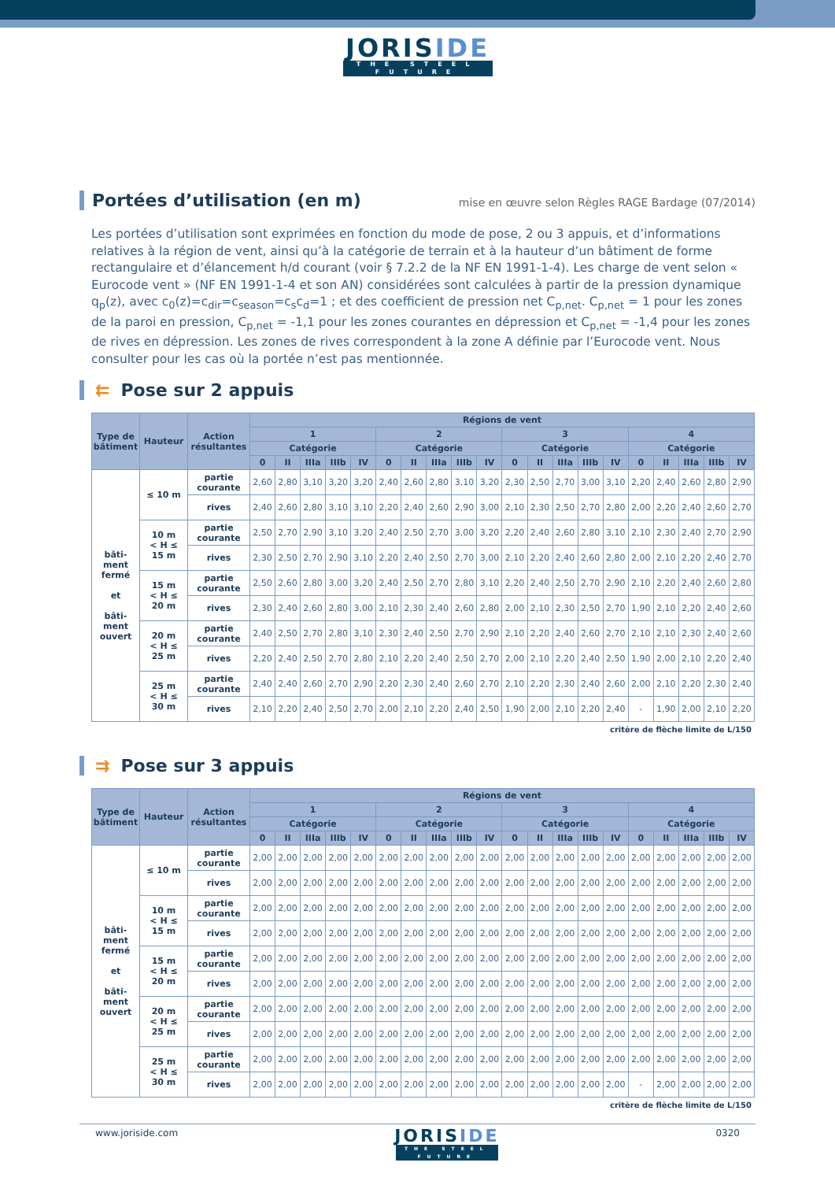JORISIDE
THE STEEL FUTURE
Portées d’utilisation (en m) mise en œuvre selon Règles RAGE Bardage (07/2014)
Les portées d’utilisation sont exprimées en fonction du mode de pose, 2 ou 3 appuis, et d’informations relatives à la région de vent, ainsi qu’à la catégorie de terrain et à la hauteur d’un bâtiment de forme rectangulaire et d’élancement h/d courant (voir § 7.2.2 de la NF EN 1991-1-4). Les charge de vent selon « Eurocode vent » (NF EN 1991-1-4 et son AN) considérées sont calculées à partir de la pression dynamique q<sub>p</sub>(z), avec c<sub>0</sub>(z)=c<sub>dir</sub>=c<sub>season</sub>=c<sub>s</sub>c<sub>d</sub>=1 ; et des coefficient de pression net C<sub>p,net</sub>. C<sub>p,net</sub> = 1 pour les zones de la paroi en pression, C<sub>p,net</sub> = -1,1 pour les zones courantes en dépression et C<sub>p,net</sub> = -1,4 pour les zones de rives en dépression. Les zones de rives correspondent à la zone A définie par l’Eurocode vent. Nous consulter pour les cas où la portée n’est pas mentionnée.
⇇ Pose sur 2 appuis
| Type de bâtiment | Hauteur | Action résultantes | Régions de vent | | | | | | | | | | | | | | | | | | | |
| --- | --- | --- | --- | --- | --- | --- | --- | --- | --- | --- | --- | --- | --- | --- | --- | --- | --- | --- | --- | --- | --- | --- |
| | | | 1 | | | | | 2 | | | | | 3 | | | | | 4 | | | | |
| | | | Catégorie | | | | | Catégorie | | | | | Catégorie | | | | | Catégorie | | | | |
| | | | 0 | II | IIIa | IIIb | IV | 0 | II | IIIa | IIIb | IV | 0 | II | IIIa | IIIb | IV | 0 | II | IIIa | IIIb | IV |
| bâti- ment fermé et bâti- ment ouvert | ≤ 10 m | partie courante | 2,60 | 2,80 | 3,10 | 3,20 | 3,20 | 2,40 | 2,60 | 2,80 | 3,10 | 3,20 | 2,30 | 2,50 | 2,70 | 3,00 | 3,10 | 2,20 | 2,40 | 2,60 | 2,80 | 2,90 |
| | | rives | 2,40 | 2,60 | 2,80 | 3,10 | 3,10 | 2,20 | 2,40 | 2,60 | 2,90 | 3,00 | 2,10 | 2,30 | 2,50 | 2,70 | 2,80 | 2,00 | 2,20 | 2,40 | 2,60 | 2,70 |
| | 10 m < H ≤ 15 m | partie courante | 2,50 | 2,70 | 2,90 | 3,10 | 3,20 | 2,40 | 2,50 | 2,70 | 3,00 | 3,20 | 2,20 | 2,40 | 2,60 | 2,80 | 3,10 | 2,10 | 2,30 | 2,40 | 2,70 | 2,90 |
| | | rives | 2,30 | 2,50 | 2,70 | 2,90 | 3,10 | 2,20 | 2,40 | 2,50 | 2,70 | 3,00 | 2,10 | 2,20 | 2,40 | 2,60 | 2,80 | 2,00 | 2,10 | 2,20 | 2,40 | 2,70 |
| | 15 m < H ≤ 20 m | partie courante | 2,50 | 2,60 | 2,80 | 3,00 | 3,20 | 2,40 | 2,50 | 2,70 | 2,80 | 3,10 | 2,20 | 2,40 | 2,50 | 2,70 | 2,90 | 2,10 | 2,20 | 2,40 | 2,60 | 2,80 |
| | | rives | 2,30 | 2,40 | 2,60 | 2,80 | 3,00 | 2,10 | 2,30 | 2,40 | 2,60 | 2,80 | 2,00 | 2,10 | 2,30 | 2,50 | 2,70 | 1,90 | 2,10 | 2,20 | 2,40 | 2,60 |
| | 20 m < H ≤ 25 m | partie courante | 2,40 | 2,50 | 2,70 | 2,80 | 3,10 | 2,30 | 2,40 | 2,50 | 2,70 | 2,90 | 2,10 | 2,20 | 2,40 | 2,60 | 2,70 | 2,10 | 2,10 | 2,30 | 2,40 | 2,60 |
| | | rives | 2,20 | 2,40 | 2,50 | 2,70 | 2,80 | 2,10 | 2,20 | 2,40 | 2,50 | 2,70 | 2,00 | 2,10 | 2,20 | 2,40 | 2,50 | 1,90 | 2,00 | 2,10 | 2,20 | 2,40 |
| | 25 m < H ≤ 30 m | partie courante | 2,40 | 2,40 | 2,60 | 2,70 | 2,90 | 2,20 | 2,30 | 2,40 | 2,60 | 2,70 | 2,10 | 2,20 | 2,30 | 2,40 | 2,60 | 2,00 | 2,10 | 2,20 | 2,30 | 2,40 |
| | | rives | 2,10 | 2,20 | 2,40 | 2,50 | 2,70 | 2,00 | 2,10 | 2,20 | 2,40 | 2,50 | 1,90 | 2,00 | 2,10 | 2,20 | 2,40 | - | 1,90 | 2,00 | 2,10 | 2,20 |
critère de flèche limite de L/150
⇉ Pose sur 3 appuis
| Type de bâtiment | Hauteur | Action résultantes | Régions de vent | | | | | | | | | | | | | | | | | | | |
| --- | --- | --- | --- | --- | --- | --- | --- | --- | --- | --- | --- | --- | --- | --- | --- | --- | --- | --- | --- | --- | --- | --- |
| | | | 1 | | | | | 2 | | | | | 3 | | | | | 4 | | | | |
| | | | Catégorie | | | | | Catégorie | | | | | Catégorie | | | | | Catégorie | | | | |
| | | | 0 | II | IIIa | IIIb | IV | 0 | II | IIIa | IIIb | IV | 0 | II | IIIa | IIIb | IV | 0 | II | IIIa | IIIb | IV |
| bâti- ment fermé et bâti- ment ouvert | ≤ 10 m | partie courante | 2,00 | 2,00 | 2,00 | 2,00 | 2,00 | 2,00 | 2,00 | 2,00 | 2,00 | 2,00 | 2,00 | 2,00 | 2,00 | 2,00 | 2,00 | 2,00 | 2,00 | 2,00 | 2,00 | 2,00 |
| | | rives | 2,00 | 2,00 | 2,00 | 2,00 | 2,00 | 2,00 | 2,00 | 2,00 | 2,00 | 2,00 | 2,00 | 2,00 | 2,00 | 2,00 | 2,00 | 2,00 | 2,00 | 2,00 | 2,00 | 2,00 |
| | 10 m < H ≤ 15 m | partie courante | 2,00 | 2,00 | 2,00 | 2,00 | 2,00 | 2,00 | 2,00 | 2,00 | 2,00 | 2,00 | 2,00 | 2,00 | 2,00 | 2,00 | 2,00 | 2,00 | 2,00 | 2,00 | 2,00 | 2,00 |
| | | rives | 2,00 | 2,00 | 2,00 | 2,00 | 2,00 | 2,00 | 2,00 | 2,00 | 2,00 | 2,00 | 2,00 | 2,00 | 2,00 | 2,00 | 2,00 | 2,00 | 2,00 | 2,00 | 2,00 | 2,00 |
| | 15 m < H ≤ 20 m | partie courante | 2,00 | 2,00 | 2,00 | 2,00 | 2,00 | 2,00 | 2,00 | 2,00 | 2,00 | 2,00 | 2,00 | 2,00 | 2,00 | 2,00 | 2,00 | 2,00 | 2,00 | 2,00 | 2,00 | 2,00 |
| | | rives | 2,00 | 2,00 | 2,00 | 2,00 | 2,00 | 2,00 | 2,00 | 2,00 | 2,00 | 2,00 | 2,00 | 2,00 | 2,00 | 2,00 | 2,00 | 2,00 | 2,00 | 2,00 | 2,00 | 2,00 |
| | 20 m < H ≤ 25 m | partie courante | 2,00 | 2,00 | 2,00 | 2,00 | 2,00 | 2,00 | 2,00 | 2,00 | 2,00 | 2,00 | 2,00 | 2,00 | 2,00 | 2,00 | 2,00 | 2,00 | 2,00 | 2,00 | 2,00 | 2,00 |
| | | rives | 2,00 | 2,00 | 2,00 | 2,00 | 2,00 | 2,00 | 2,00 | 2,00 | 2,00 | 2,00 | 2,00 | 2,00 | 2,00 | 2,00 | 2,00 | 2,00 | 2,00 | 2,00 | 2,00 | 2,00 |
| | 25 m < H ≤ 30 m | partie courante | 2,00 | 2,00 | 2,00 | 2,00 | 2,00 | 2,00 | 2,00 | 2,00 | 2,00 | 2,00 | 2,00 | 2,00 | 2,00 | 2,00 | 2,00 | 2,00 | 2,00 | 2,00 | 2,00 | 2,00 |
| | | rives | 2,00 | 2,00 | 2,00 | 2,00 | 2,00 | 2,00 | 2,00 | 2,00 | 2,00 | 2,00 | 2,00 | 2,00 | 2,00 | 2,00 | 2,00 | - | 2,00 | 2,00 | 2,00 | 2,00 |
critère de flèche limite de L/150
www.joriside.com
JORISIDE
THE STEEL FUTURE
0320